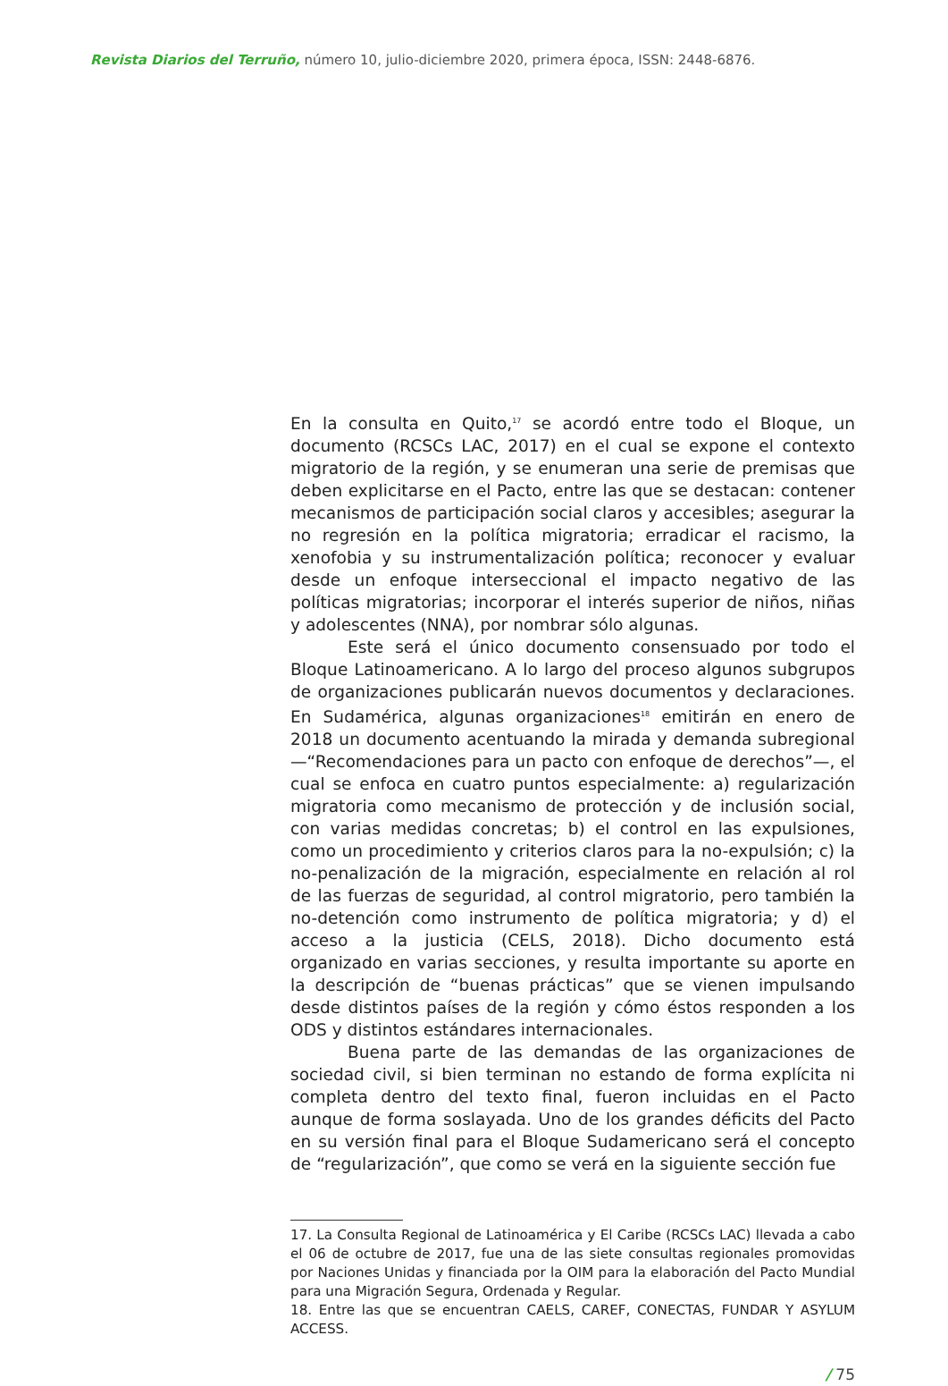Revista Diarios del Terruño, número 10, julio-diciembre 2020, primera época, ISSN: 2448-6876.
En la consulta en Quito,<sup>17</sup> se acordó entre todo el Bloque, un documento (RCSCs LAC, 2017) en el cual se expone el contexto migratorio de la región, y se enumeran una serie de premisas que deben explicitarse en el Pacto, entre las que se destacan: contener mecanismos de participación social claros y accesibles; asegurar la no regresión en la política migratoria; erradicar el racismo, la xenofobia y su instrumentalización política; reconocer y evaluar desde un enfoque interseccional el impacto negativo de las políticas migratorias; incorporar el interés superior de niños, niñas y adolescentes (NNA), por nombrar sólo algunas.
Este será el único documento consensuado por todo el Bloque Latinoamericano. A lo largo del proceso algunos subgrupos de organizaciones publicarán nuevos documentos y declaraciones. En Sudamérica, algunas organizaciones<sup>18</sup> emitirán en enero de 2018 un documento acentuando la mirada y demanda subregional —“Recomendaciones para un pacto con enfoque de derechos”—, el cual se enfoca en cuatro puntos especialmente: a) regularización migratoria como mecanismo de protección y de inclusión social, con varias medidas concretas; b) el control en las expulsiones, como un procedimiento y criterios claros para la no-expulsión; c) la no-penalización de la migración, especialmente en relación al rol de las fuerzas de seguridad, al control migratorio, pero también la no-detención como instrumento de política migratoria; y d) el acceso a la justicia (CELS, 2018). Dicho documento está organizado en varias secciones, y resulta importante su aporte en la descripción de “buenas prácticas” que se vienen impulsando desde distintos países de la región y cómo éstos responden a los ODS y distintos estándares internacionales.
Buena parte de las demandas de las organizaciones de sociedad civil, si bien terminan no estando de forma explícita ni completa dentro del texto final, fueron incluidas en el Pacto aunque de forma soslayada. Uno de los grandes déficits del Pacto en su versión final para el Bloque Sudamericano será el concepto de “regularización”, que como se verá en la siguiente sección fue
17. La Consulta Regional de Latinoamérica y El Caribe (RCSCs LAC) llevada a cabo el 06 de octubre de 2017, fue una de las siete consultas regionales promovidas por Naciones Unidas y financiada por la OIM para la elaboración del Pacto Mundial para una Migración Segura, Ordenada y Regular.
18. Entre las que se encuentran CAELS, CAREF, CONECTAS, FUNDAR Y ASYLUM ACCESS.
/ 75